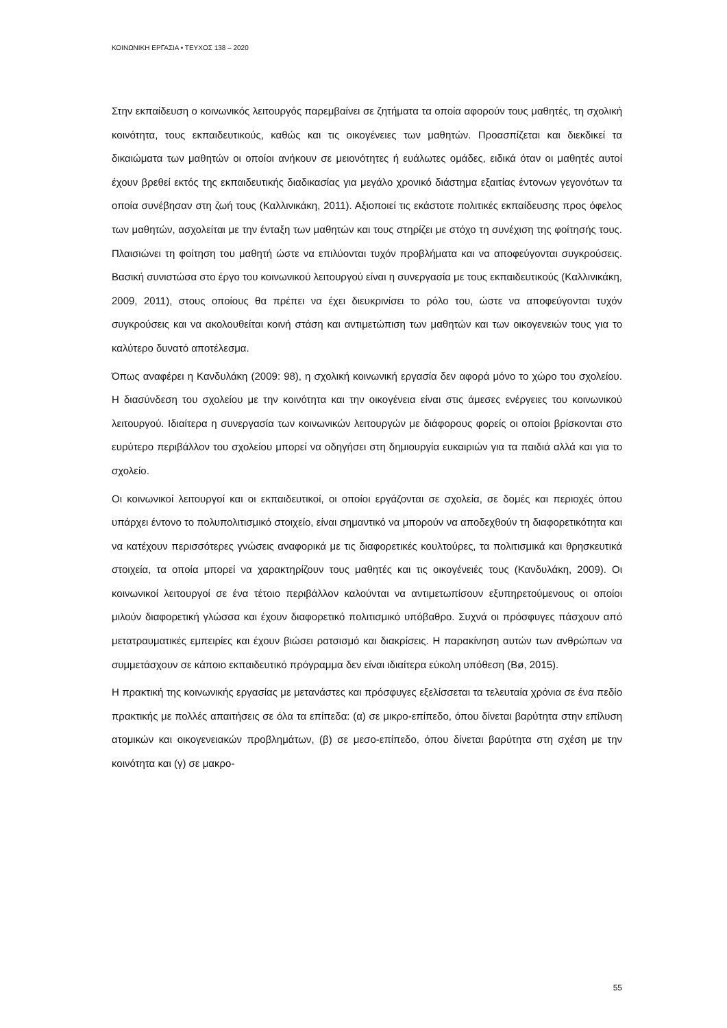ΚΟΙΝΩΝΙΚΗ ΕΡΓΑΣΙΑ • ΤΕΥΧΟΣ 138 – 2020
Στην εκπαίδευση ο κοινωνικός λειτουργός παρεμβαίνει σε ζητήματα τα οποία αφορούν τους μαθητές, τη σχολική κοινότητα, τους εκπαιδευτικούς, καθώς και τις οικογένειες των μαθητών. Προασπίζεται και διεκδικεί τα δικαιώματα των μαθητών οι οποίοι ανήκουν σε μειονότητες ή ευάλωτες ομάδες, ειδικά όταν οι μαθητές αυτοί έχουν βρεθεί εκτός της εκπαιδευτικής διαδικασίας για μεγάλο χρονικό διάστημα εξαιτίας έντονων γεγονότων τα οποία συνέβησαν στη ζωή τους (Καλλινικάκη, 2011). Αξιοποιεί τις εκάστοτε πολιτικές εκπαίδευσης προς όφελος των μαθητών, ασχολείται με την ένταξη των μαθητών και τους στηρίζει με στόχο τη συνέχιση της φοίτησής τους. Πλαισιώνει τη φοίτηση του μαθητή ώστε να επιλύονται τυχόν προβλήματα και να αποφεύγονται συγκρούσεις. Βασική συνιστώσα στο έργο του κοινωνικού λειτουργού είναι η συνεργασία με τους εκπαιδευτικούς (Καλλινικάκη, 2009, 2011), στους οποίους θα πρέπει να έχει διευκρινίσει το ρόλο του, ώστε να αποφεύγονται τυχόν συγκρούσεις και να ακολουθείται κοινή στάση και αντιμετώπιση των μαθητών και των οικογενειών τους για το καλύτερο δυνατό αποτέλεσμα.
Όπως αναφέρει η Κανδυλάκη (2009: 98), η σχολική κοινωνική εργασία δεν αφορά μόνο το χώρο του σχολείου. Η διασύνδεση του σχολείου με την κοινότητα και την οικογένεια είναι στις άμεσες ενέργειες του κοινωνικού λειτουργού. Ιδιαίτερα η συνεργασία των κοινωνικών λειτουργών με διάφορους φορείς οι οποίοι βρίσκονται στο ευρύτερο περιβάλλον του σχολείου μπορεί να οδηγήσει στη δημιουργία ευκαιριών για τα παιδιά αλλά και για το σχολείο.
Οι κοινωνικοί λειτουργοί και οι εκπαιδευτικοί, οι οποίοι εργάζονται σε σχολεία, σε δομές και περιοχές όπου υπάρχει έντονο το πολυπολιτισμικό στοιχείο, είναι σημαντικό να μπορούν να αποδεχθούν τη διαφορετικότητα και να κατέχουν περισσότερες γνώσεις αναφορικά με τις διαφορετικές κουλτούρες, τα πολιτισμικά και θρησκευτικά στοιχεία, τα οποία μπορεί να χαρακτηρίζουν τους μαθητές και τις οικογένειές τους (Κανδυλάκη, 2009). Οι κοινωνικοί λειτουργοί σε ένα τέτοιο περιβάλλον καλούνται να αντιμετωπίσουν εξυπηρετούμενους οι οποίοι μιλούν διαφορετική γλώσσα και έχουν διαφορετικό πολιτισμικό υπόβαθρο. Συχνά οι πρόσφυγες πάσχουν από μετατραυματικές εμπειρίες και έχουν βιώσει ρατσισμό και διακρίσεις. Η παρακίνηση αυτών των ανθρώπων να συμμετάσχουν σε κάποιο εκπαιδευτικό πρόγραμμα δεν είναι ιδιαίτερα εύκολη υπόθεση (Bø, 2015).
Η πρακτική της κοινωνικής εργασίας με μετανάστες και πρόσφυγες εξελίσσεται τα τελευταία χρόνια σε ένα πεδίο πρακτικής με πολλές απαιτήσεις σε όλα τα επίπεδα: (α) σε μικρο-επίπεδο, όπου δίνεται βαρύτητα στην επίλυση ατομικών και οικογενειακών προβλημάτων, (β) σε μεσο-επίπεδο, όπου δίνεται βαρύτητα στη σχέση με την κοινότητα και (γ) σε μακρο-
55